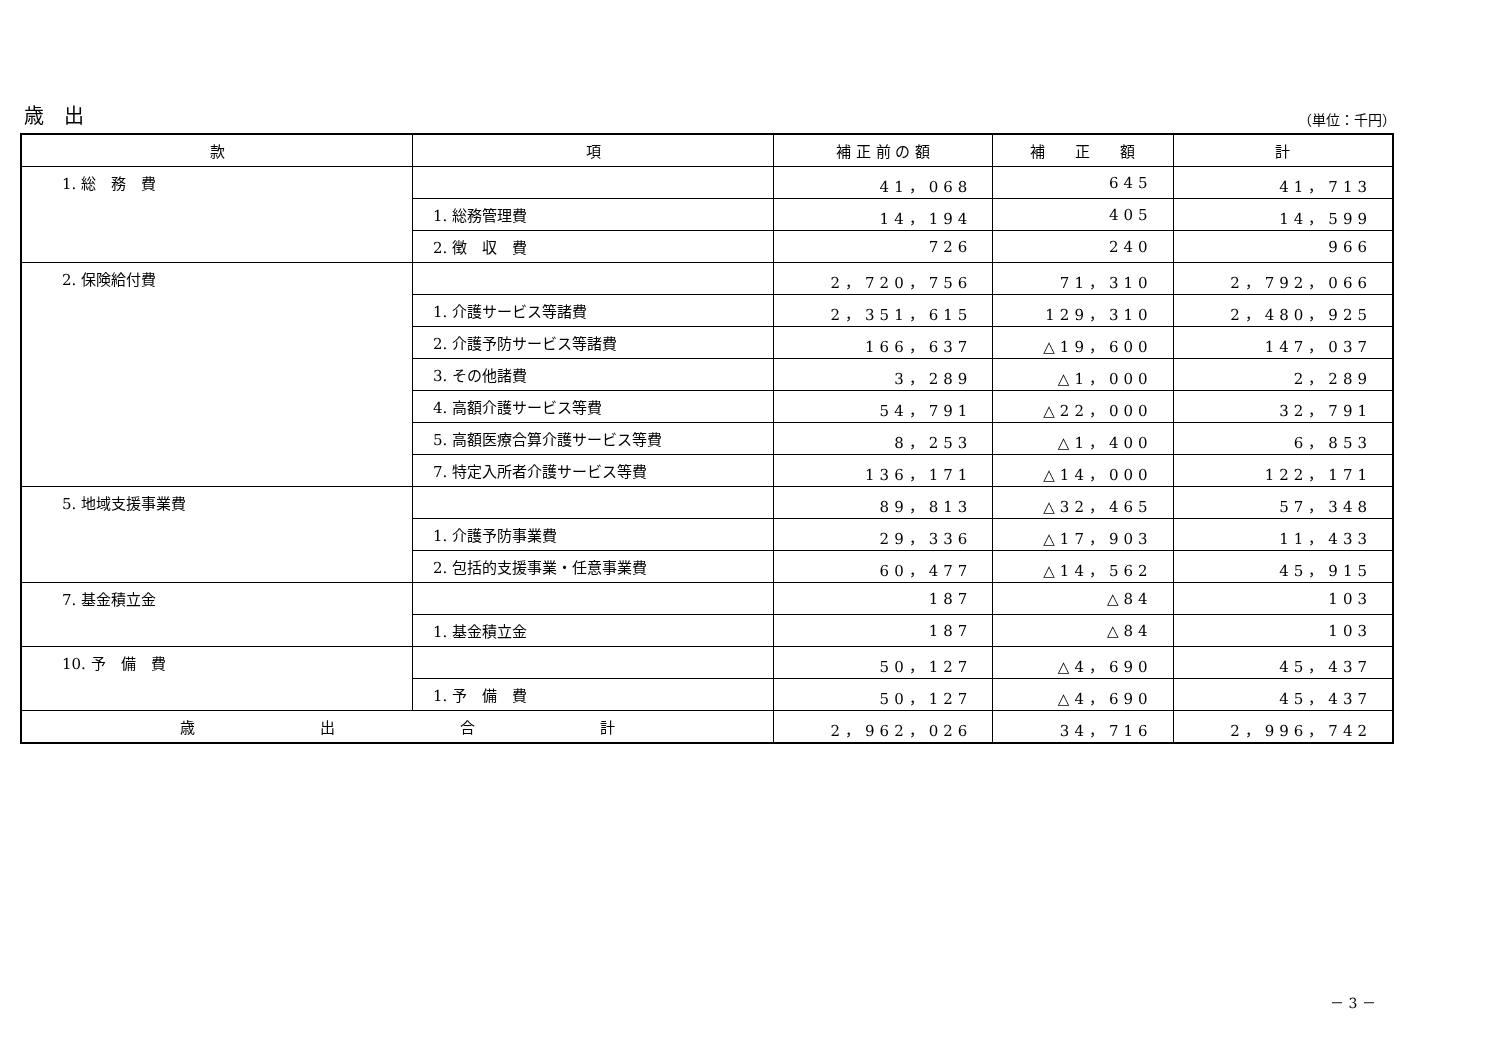歳　出 （単位：千円）
| 款 | 項 | 補 正 前 の 額 | 補 正 額 | 計 |
| --- | --- | --- | --- | --- |
| 1. 総 務 費 | | 41，068 | 645 | 41，713 |
| | 1. 総務管理費 | 14，194 | 405 | 14，599 |
| | 2. 徴 収 費 | 726 | 240 | 966 |
| 2. 保険給付費 | | 2，720，756 | 71，310 | 2，792，066 |
| | 1. 介護サービス等諸費 | 2，351，615 | 129，310 | 2，480，925 |
| | 2. 介護予防サービス等諸費 | 166，637 | △19，600 | 147，037 |
| | 3. その他諸費 | 3，289 | △1，000 | 2，289 |
| | 4. 高額介護サービス等費 | 54，791 | △22，000 | 32，791 |
| | 5. 高額医療合算介護サービス等費 | 8，253 | △1，400 | 6，853 |
| | 7. 特定入所者介護サービス等費 | 136，171 | △14，000 | 122，171 |
| 5. 地域支援事業費 | | 89，813 | △32，465 | 57，348 |
| | 1. 介護予防事業費 | 29，336 | △17，903 | 11，433 |
| | 2. 包括的支援事業・任意事業費 | 60，477 | △14，562 | 45，915 |
| 7. 基金積立金 | | 187 | △84 | 103 |
| | 1. 基金積立金 | 187 | △84 | 103 |
| 10. 予 備 費 | | 50，127 | △4，690 | 45，437 |
| | 1. 予 備 費 | 50，127 | △4，690 | 45，437 |
| 歳 出 合 計 | | 2，962，026 | 34，716 | 2，996，742 |
－ 3 －